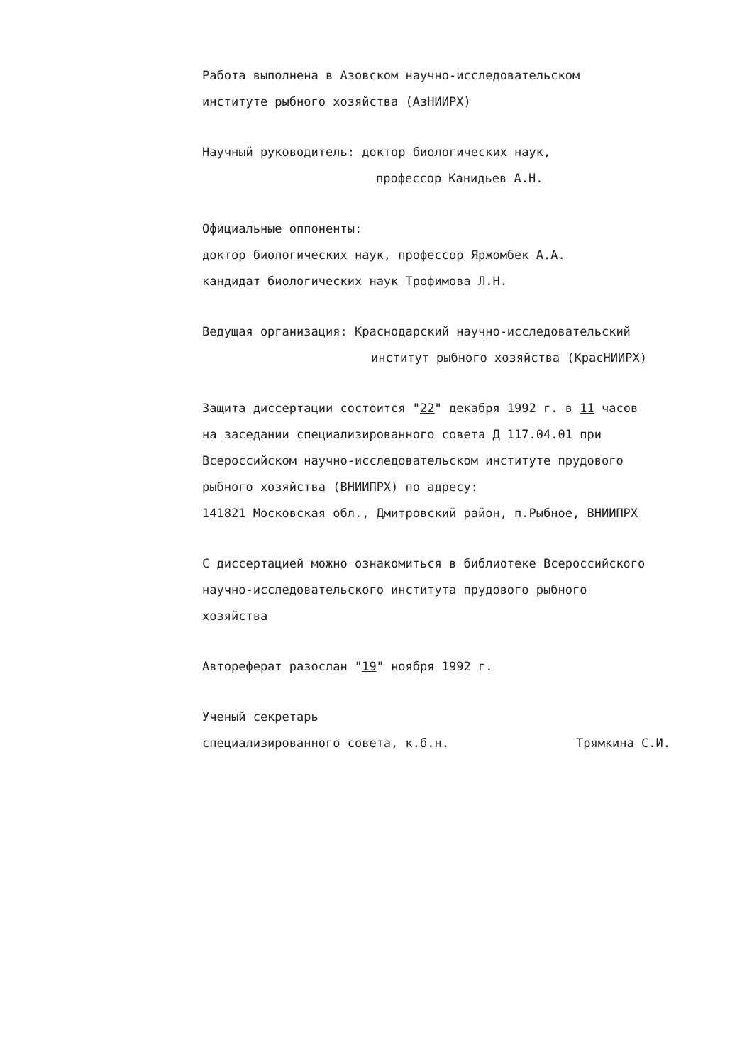Работа выполнена в Азовском научно-исследовательском
институте рыбного хозяйства (АзНИИРХ)
Научный руководитель: доктор биологических наук,
профессор Канидьев А.Н.
Официальные оппоненты:
доктор биологических наук, профессор Яржомбек А.А.
кандидат биологических наук Трофимова Л.Н.
Ведущая организация: Краснодарский научно-исследовательский
институт рыбного хозяйства (КрасНИИРХ)
Защита диссертации состоится "22" декабря 1992 г. в 11 часов
на заседании специализированного совета Д 117.04.01 при
Всероссийском научно-исследовательском институте прудового
рыбного хозяйства (ВНИИПРХ) по адресу:
141821 Московская обл., Дмитровский район, п.Рыбное, ВНИИПРХ
С диссертацией можно ознакомиться в библиотеке Всероссийского
научно-исследовательского института прудового рыбного
хозяйства
Автореферат разослан "19" ноября 1992 г.
Ученый секретарь
специализированного совета, к.б.н. Трямкина С.И.